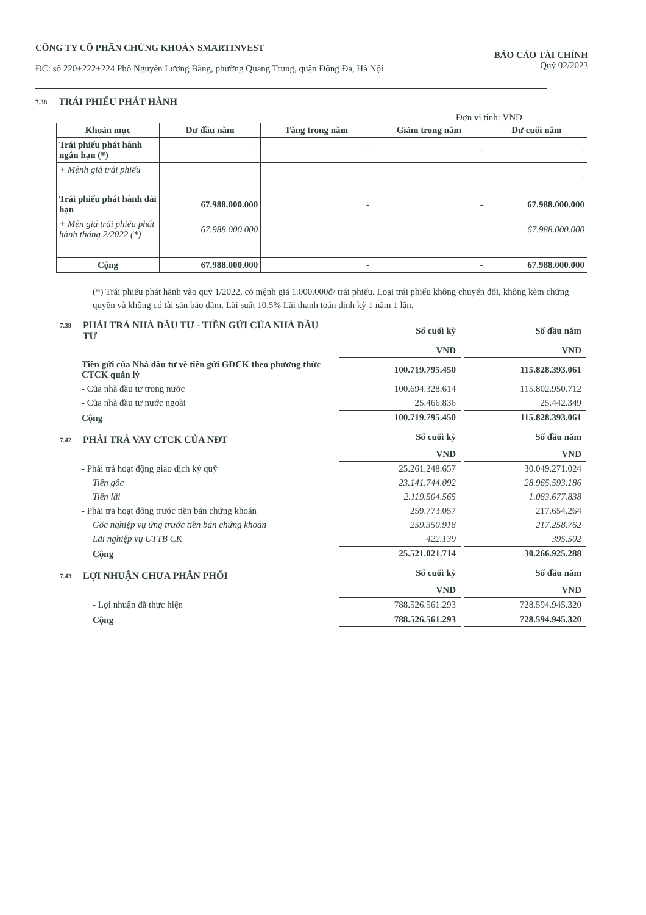CÔNG TY CỔ PHẦN CHỨNG KHOÁN SMARTINVEST
ĐC: số 220+222+224 Phố Nguyễn Lương Bằng, phường Quang Trung, quận Đống Đa, Hà Nội
BÁO CÁO TÀI CHÍNH
Quý 02/2023
7.38 TRÁI PHIẾU PHÁT HÀNH
Đơn vị tính: VND
| Khoản mục | Dư đầu năm | Tăng trong năm | Giảm trong năm | Dư cuối năm |
| --- | --- | --- | --- | --- |
| Trái phiếu phát hành ngắn hạn (*) | - | - | - | - |
| + Mệnh giá trái phiếu | | | | - |
| Trái phiếu phát hành dài hạn | 67.988.000.000 | - | - | 67.988.000.000 |
| + Mện giá trái phiếu phát hành tháng 2/2022 (*) | 67.988.000.000 | | | 67.988.000.000 |
| Cộng | 67.988.000.000 | - | - | 67.988.000.000 |
(*) Trái phiếu phát hành vào quý 1/2022, có mệnh giá 1.000.000đ/ trái phiếu. Loại trái phiếu không chuyển đổi, không kèm chứng quyền và không có tài sản bảo đảm. Lãi suất 10.5% Lãi thanh toán định kỳ 1 năm 1 lần.
| 7.39 PHẢI TRẢ NHÀ ĐẦU TƯ - TIỀN GỬI CỦA NHÀ ĐẦU TƯ | Số cuối kỳ | Số đầu năm |
| | VND | VND |
| Tiền gửi của Nhà đầu tư về tiền gửi GDCK theo phương thức CTCK quản lý | 100.719.795.450 | 115.828.393.061 |
| - Của nhà đầu tư trong nước | 100.694.328.614 | 115.802.950.712 |
| - Của nhà đầu tư nước ngoài | 25.466.836 | 25.442.349 |
| Cộng | 100.719.795.450 | 115.828.393.061 |
| 7.42 PHẢI TRẢ VAY CTCK CỦA NĐT | Số cuối kỳ | Số đầu năm |
| | VND | VND |
| - Phải trả hoạt động giao dịch ký quỹ | 25.261.248.657 | 30.049.271.024 |
| Tiền gốc | 23.141.744.092 | 28.965.593.186 |
| Tiền lãi | 2.119.504.565 | 1.083.677.838 |
| - Phải trả hoạt đông trước tiền bán chứng khoán | 259.773.057 | 217.654.264 |
| Gốc nghiệp vụ ứng trước tiền bán chứng khoán | 259.350.918 | 217.258.762 |
| Lãi nghiệp vụ UTTB CK | 422.139 | 395.502 |
| Cộng | 25.521.021.714 | 30.266.925.288 |
| 7.43 LỢI NHUẬN CHƯA PHÂN PHỐI | Số cuối kỳ | Số đầu năm |
| | VND | VND |
| - Lợi nhuận đã thực hiện | 788.526.561.293 | 728.594.945.320 |
| Cộng | 788.526.561.293 | 728.594.945.320 |